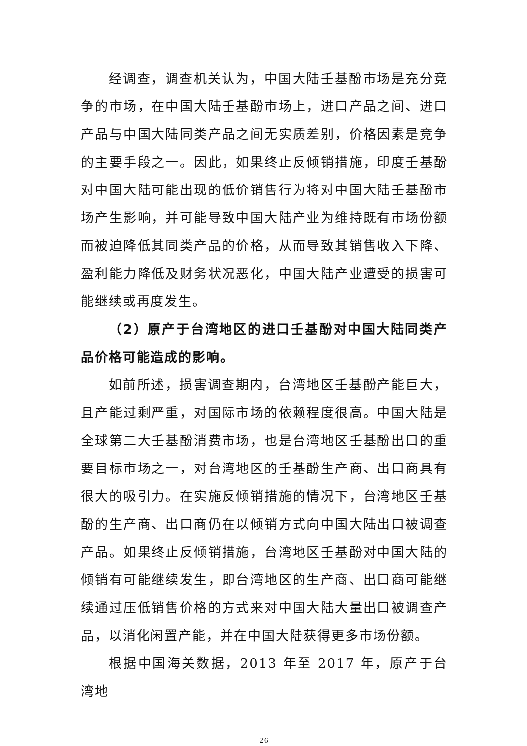经调查，调查机关认为，中国大陆壬基酚市场是充分竞争的市场，在中国大陆壬基酚市场上，进口产品之间、进口产品与中国大陆同类产品之间无实质差别，价格因素是竞争的主要手段之一。因此，如果终止反倾销措施，印度壬基酚对中国大陆可能出现的低价销售行为将对中国大陆壬基酚市场产生影响，并可能导致中国大陆产业为维持既有市场份额而被迫降低其同类产品的价格，从而导致其销售收入下降、盈利能力降低及财务状况恶化，中国大陆产业遭受的损害可能继续或再度发生。
（2）原产于台湾地区的进口壬基酚对中国大陆同类产品价格可能造成的影响。
如前所述，损害调查期内，台湾地区壬基酚产能巨大，且产能过剩严重，对国际市场的依赖程度很高。中国大陆是全球第二大壬基酚消费市场，也是台湾地区壬基酚出口的重要目标市场之一，对台湾地区的壬基酚生产商、出口商具有很大的吸引力。在实施反倾销措施的情况下，台湾地区壬基酚的生产商、出口商仍在以倾销方式向中国大陆出口被调查产品。如果终止反倾销措施，台湾地区壬基酚对中国大陆的倾销有可能继续发生，即台湾地区的生产商、出口商可能继续通过压低销售价格的方式来对中国大陆大量出口被调查产品，以消化闲置产能，并在中国大陆获得更多市场份额。
根据中国海关数据，2013 年至 2017 年，原产于台湾地
26